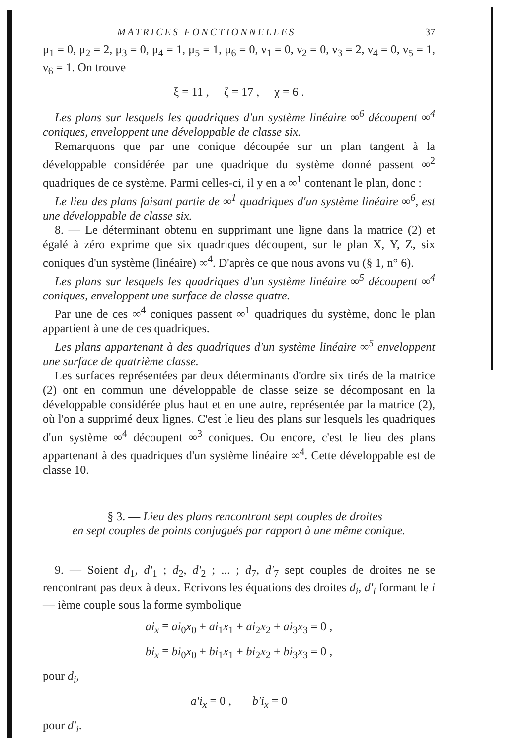MATRICES FONCTIONNELLES 37
μ<sub>1</sub> = 0, μ<sub>2</sub> = 2, μ<sub>3</sub> = 0, μ<sub>4</sub> = 1, μ<sub>5</sub> = 1, μ<sub>6</sub> = 0, ν<sub>1</sub> = 0, ν<sub>2</sub> = 0, ν<sub>3</sub> = 2, ν<sub>4</sub> = 0, ν<sub>5</sub> = 1, ν<sub>6</sub> = 1. On trouve
ξ = 11 , ζ = 17 , χ = 6 .
Les plans sur lesquels les quadriques d'un système linéaire ∞<sup>6</sup> découpent ∞<sup>4</sup> coniques, enveloppent une développable de classe six.
Remarquons que par une conique découpée sur un plan tangent à la développable considérée par une quadrique du système donné passent ∞<sup>2</sup> quadriques de ce système. Parmi celles-ci, il y en a ∞<sup>1</sup> contenant le plan, donc :
Le lieu des plans faisant partie de ∞<sup>1</sup> quadriques d'un système linéaire ∞<sup>6</sup>, est une développable de classe six.
8. — Le déterminant obtenu en supprimant une ligne dans la matrice (2) et égalé à zéro exprime que six quadriques découpent, sur le plan X, Y, Z, six coniques d'un système (linéaire) ∞<sup>4</sup>. D'après ce que nous avons vu (§ 1, n° 6).
Les plans sur lesquels les quadriques d'un système linéaire ∞<sup>5</sup> découpent ∞<sup>4</sup> coniques, enveloppent une surface de classe quatre.
Par une de ces ∞<sup>4</sup> coniques passent ∞<sup>1</sup> quadriques du système, donc le plan appartient à une de ces quadriques.
Les plans appartenant à des quadriques d'un système linéaire ∞<sup>5</sup> enveloppent une surface de quatrième classe.
Les surfaces représentées par deux déterminants d'ordre six tirés de la matrice (2) ont en commun une développable de classe seize se décomposant en la développable considérée plus haut et en une autre, représentée par la matrice (2), où l'on a supprimé deux lignes. C'est le lieu des plans sur lesquels les quadriques d'un système ∞<sup>4</sup> découpent ∞<sup>3</sup> coniques. Ou encore, c'est le lieu des plans appartenant à des quadriques d'un système linéaire ∞<sup>4</sup>. Cette développable est de classe 10.
§ 3. — Lieu des plans rencontrant sept couples de droites
en sept couples de points conjugués par rapport à une même conique.
9. — Soient d<sub>1</sub>, d'<sub>1</sub> ; d<sub>2</sub>, d'<sub>2</sub> ; ... ; d<sub>7</sub>, d'<sub>7</sub> sept couples de droites ne se rencontrant pas deux à deux. Ecrivons les équations des droites d<sub>i</sub>, d'<sub>i</sub> formant le i — ième couple sous la forme symbolique
ai<sub>x</sub> ≡ ai<sub>0</sub>x<sub>0</sub> + ai<sub>1</sub>x<sub>1</sub> + ai<sub>2</sub>x<sub>2</sub> + ai<sub>3</sub>x<sub>3</sub> = 0 ,
bi<sub>x</sub> ≡ bi<sub>0</sub>x<sub>0</sub> + bi<sub>1</sub>x<sub>1</sub> + bi<sub>2</sub>x<sub>2</sub> + bi<sub>3</sub>x<sub>3</sub> = 0 ,
pour d<sub>i</sub>,
a'i<sub>x</sub> = 0 , b'i<sub>x</sub> = 0
pour d'<sub>i</sub>.